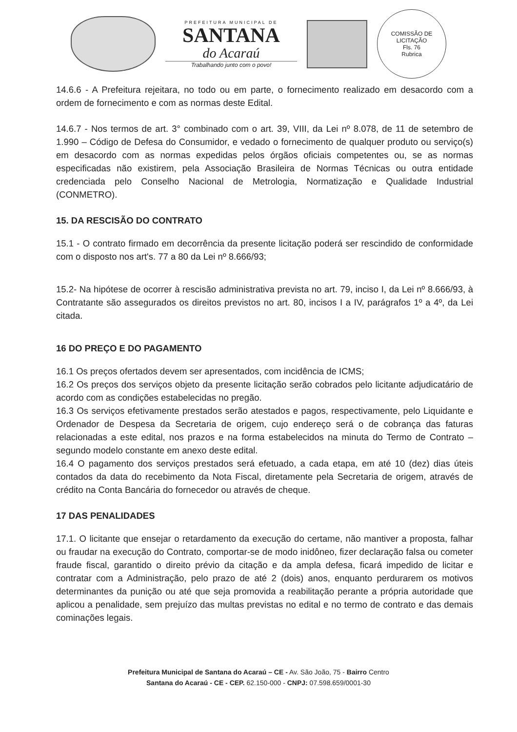PREFEITURA MUNICIPAL DE
SANTANA
do Acaraú
Trabalhando junto com o povo!
COMISSÃO DE LICITAÇÃO
Fls. 76
Rubrica
14.6.6 - A Prefeitura rejeitara, no todo ou em parte, o fornecimento realizado em desacordo com a ordem de fornecimento e com as normas deste Edital.
14.6.7 - Nos termos de art. 3° combinado com o art. 39, VIII, da Lei nº 8.078, de 11 de setembro de 1.990 – Código de Defesa do Consumidor, e vedado o fornecimento de qualquer produto ou serviço(s) em desacordo com as normas expedidas pelos órgãos oficiais competentes ou, se as normas especificadas não existirem, pela Associação Brasileira de Normas Técnicas ou outra entidade credenciada pelo Conselho Nacional de Metrologia, Normatização e Qualidade Industrial (CONMETRO).
15. DA RESCISÃO DO CONTRATO
15.1 - O contrato firmado em decorrência da presente licitação poderá ser rescindido de conformidade com o disposto nos art's. 77 a 80 da Lei nº 8.666/93;
15.2- Na hipótese de ocorrer à rescisão administrativa prevista no art. 79, inciso I, da Lei nº 8.666/93, à Contratante são assegurados os direitos previstos no art. 80, incisos I a IV, parágrafos 1º a 4º, da Lei citada.
16 DO PREÇO E DO PAGAMENTO
16.1 Os preços ofertados devem ser apresentados, com incidência de ICMS;
16.2 Os preços dos serviços objeto da presente licitação serão cobrados pelo licitante adjudicatário de acordo com as condições estabelecidas no pregão.
16.3 Os serviços efetivamente prestados serão atestados e pagos, respectivamente, pelo Liquidante e Ordenador de Despesa da Secretaria de origem, cujo endereço será o de cobrança das faturas relacionadas a este edital, nos prazos e na forma estabelecidos na minuta do Termo de Contrato – segundo modelo constante em anexo deste edital.
16.4 O pagamento dos serviços prestados será efetuado, a cada etapa, em até 10 (dez) dias úteis contados da data do recebimento da Nota Fiscal, diretamente pela Secretaria de origem, através de crédito na Conta Bancária do fornecedor ou através de cheque.
17 DAS PENALIDADES
17.1. O licitante que ensejar o retardamento da execução do certame, não mantiver a proposta, falhar ou fraudar na execução do Contrato, comportar-se de modo inidôneo, fizer declaração falsa ou cometer fraude fiscal, garantido o direito prévio da citação e da ampla defesa, ficará impedido de licitar e contratar com a Administração, pelo prazo de até 2 (dois) anos, enquanto perdurarem os motivos determinantes da punição ou até que seja promovida a reabilitação perante a própria autoridade que aplicou a penalidade, sem prejuízo das multas previstas no edital e no termo de contrato e das demais cominações legais.
Prefeitura Municipal de Santana do Acaraú – CE - Av. São João, 75 - Bairro Centro
Santana do Acaraú - CE - CEP. 62.150-000 - CNPJ: 07.598.659/0001-30